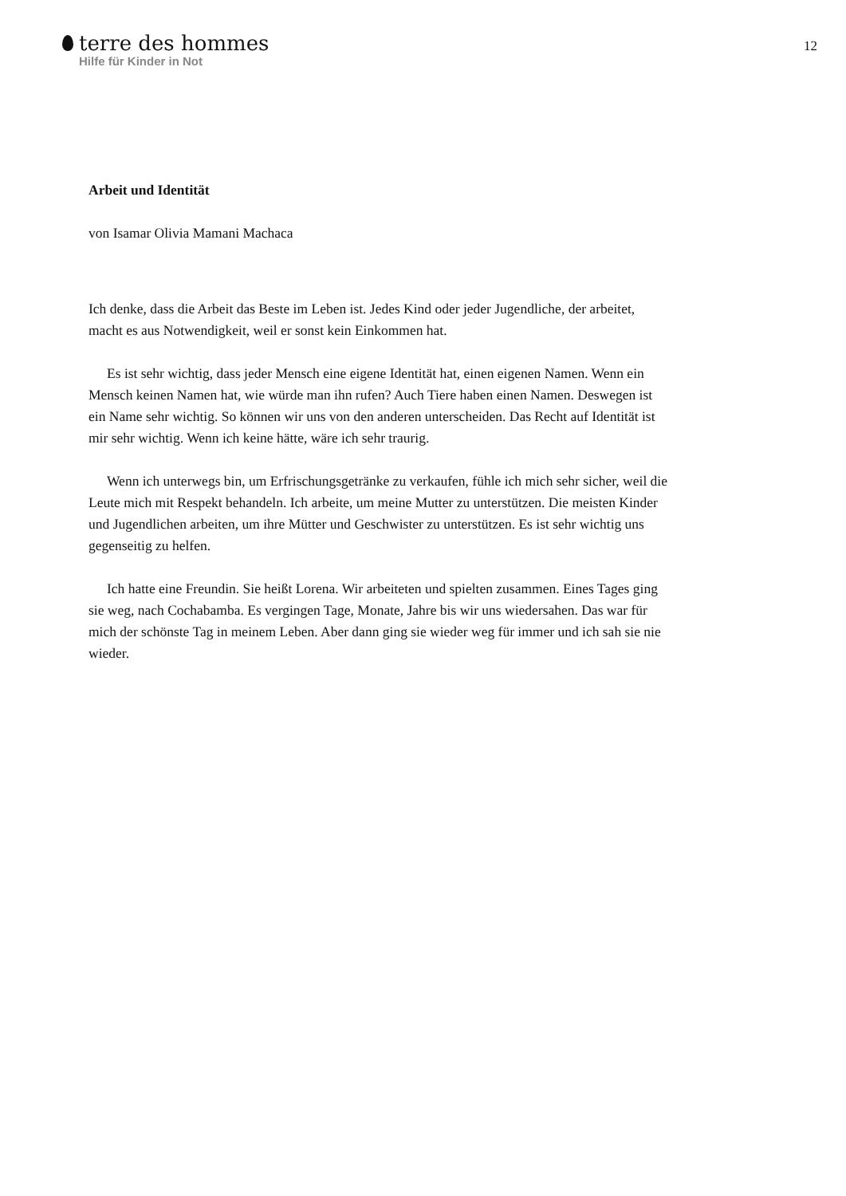terre des hommes
Hilfe für Kinder in Not
12
Arbeit und Identität
von Isamar Olivia Mamani Machaca
Ich denke, dass die Arbeit das Beste im Leben ist. Jedes Kind oder jeder Jugendliche, der arbeitet, macht es aus Notwendigkeit, weil er sonst kein Einkommen hat.
Es ist sehr wichtig, dass jeder Mensch eine eigene Identität hat, einen eigenen Namen. Wenn ein Mensch keinen Namen hat, wie würde man ihn rufen? Auch Tiere haben einen Namen. Deswegen ist ein Name sehr wichtig. So können wir uns von den anderen unterscheiden. Das Recht auf Identität ist mir sehr wichtig. Wenn ich keine hätte, wäre ich sehr traurig.
Wenn ich unterwegs bin, um Erfrischungsgetränke zu verkaufen, fühle ich mich sehr sicher, weil die Leute mich mit Respekt behandeln. Ich arbeite, um meine Mutter zu unterstützen. Die meisten Kinder und Jugendlichen arbeiten, um ihre Mütter und Geschwister zu unterstützen. Es ist sehr wichtig uns gegenseitig zu helfen.
Ich hatte eine Freundin. Sie heißt Lorena. Wir arbeiteten und spielten zusammen. Eines Tages ging sie weg, nach Cochabamba. Es vergingen Tage, Monate, Jahre bis wir uns wiedersahen. Das war für mich der schönste Tag in meinem Leben. Aber dann ging sie wieder weg für immer und ich sah sie nie wieder.